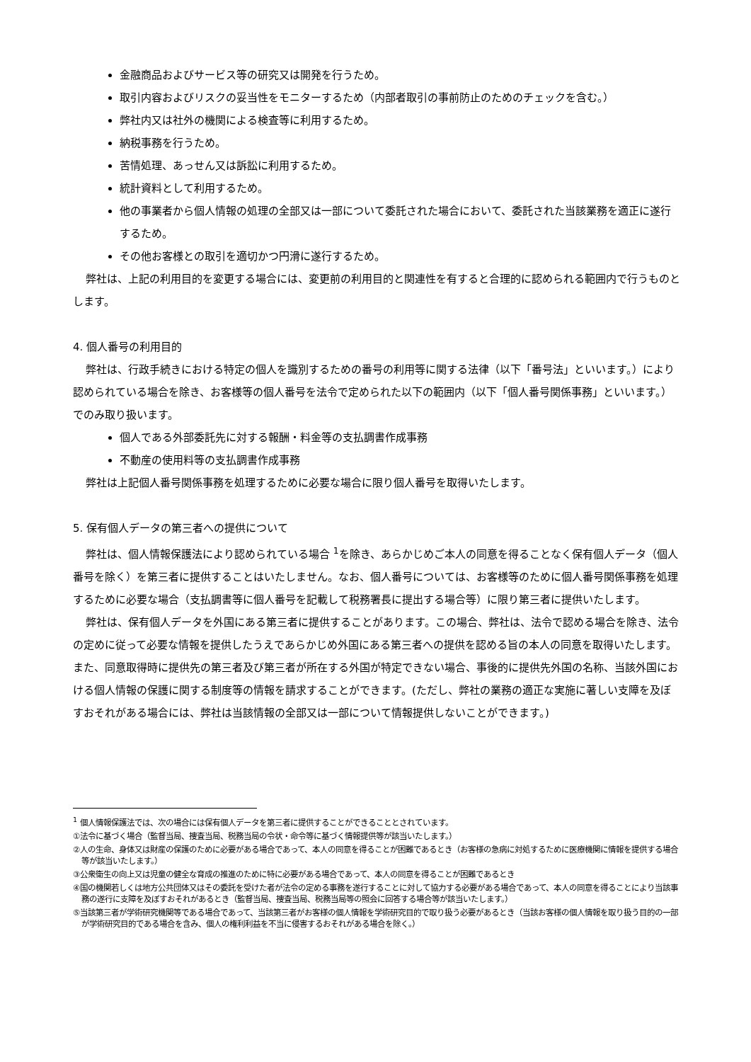金融商品およびサービス等の研究又は開発を行うため。
取引内容およびリスクの妥当性をモニターするため（内部者取引の事前防止のためのチェックを含む。）
弊社内又は社外の機関による検査等に利用するため。
納税事務を行うため。
苦情処理、あっせん又は訴訟に利用するため。
統計資料として利用するため。
他の事業者から個人情報の処理の全部又は一部について委託された場合において、委託された当該業務を適正に遂行するため。
その他お客様との取引を適切かつ円滑に遂行するため。
弊社は、上記の利用目的を変更する場合には、変更前の利用目的と関連性を有すると合理的に認められる範囲内で行うものとします。
4. 個人番号の利用目的
弊社は、行政手続きにおける特定の個人を識別するための番号の利用等に関する法律（以下「番号法」といいます。）により認められている場合を除き、お客様等の個人番号を法令で定められた以下の範囲内（以下「個人番号関係事務」といいます。）でのみ取り扱います。
個人である外部委託先に対する報酬・料金等の支払調書作成事務
不動産の使用料等の支払調書作成事務
弊社は上記個人番号関係事務を処理するために必要な場合に限り個人番号を取得いたします。
5. 保有個人データの第三者への提供について
弊社は、個人情報保護法により認められている場合 <sup>1</sup>を除き、あらかじめご本人の同意を得ることなく保有個人データ（個人番号を除く）を第三者に提供することはいたしません。なお、個人番号については、お客様等のために個人番号関係事務を処理するために必要な場合（支払調書等に個人番号を記載して税務署長に提出する場合等）に限り第三者に提供いたします。
弊社は、保有個人データを外国にある第三者に提供することがあります。この場合、弊社は、法令で認める場合を除き、法令の定めに従って必要な情報を提供したうえであらかじめ外国にある第三者への提供を認める旨の本人の同意を取得いたします。また、同意取得時に提供先の第三者及び第三者が所在する外国が特定できない場合、事後的に提供先外国の名称、当該外国における個人情報の保護に関する制度等の情報を請求することができます。(ただし、弊社の業務の適正な実施に著しい支障を及ぼすおそれがある場合には、弊社は当該情報の全部又は一部について情報提供しないことができます。)
<sup>1</sup> 個人情報保護法では、次の場合には保有個人データを第三者に提供することができることとされています。
①法令に基づく場合（監督当局、捜査当局、税務当局の令状・命令等に基づく情報提供等が該当いたします。）
②人の生命、身体又は財産の保護のために必要がある場合であって、本人の同意を得ることが困難であるとき（お客様の急病に対処するために医療機関に情報を提供する場合等が該当いたします。）
③公衆衛生の向上又は児童の健全な育成の推進のために特に必要がある場合であって、本人の同意を得ることが困難であるとき
④国の機関若しくは地方公共団体又はその委託を受けた者が法令の定める事務を遂行することに対して協力する必要がある場合であって、本人の同意を得ることにより当該事務の遂行に支障を及ぼすおそれがあるとき（監督当局、捜査当局、税務当局等の照会に回答する場合等が該当いたします。）
⑤当該第三者が学術研究機関等である場合であって、当該第三者がお客様の個人情報を学術研究目的で取り扱う必要があるとき（当該お客様の個人情報を取り扱う目的の一部が学術研究目的である場合を含み、個人の権利利益を不当に侵害するおそれがある場合を除く。）